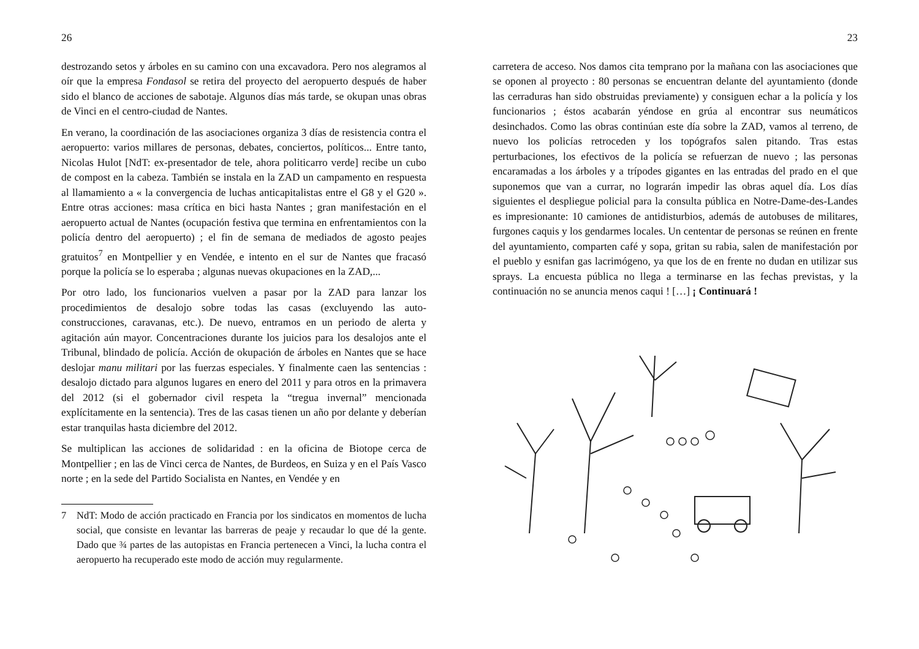26
destrozando setos y árboles en su camino con una excavadora. Pero nos alegramos al oír que la empresa Fondasol se retira del proyecto del aeropuerto después de haber sido el blanco de acciones de sabotaje. Algunos días más tarde, se okupan unas obras de Vinci en el centro-ciudad de Nantes.
En verano, la coordinación de las asociaciones organiza 3 días de resistencia contra el aeropuerto: varios millares de personas, debates, conciertos, políticos... Entre tanto, Nicolas Hulot [NdT: ex-presentador de tele, ahora politicarro verde] recibe un cubo de compost en la cabeza. También se instala en la ZAD un campamento en respuesta al llamamiento a « la convergencia de luchas anticapitalistas entre el G8 y el G20 ». Entre otras acciones: masa crítica en bici hasta Nantes ; gran manifestación en el aeropuerto actual de Nantes (ocupación festiva que termina en enfrentamientos con la policía dentro del aeropuerto) ; el fin de semana de mediados de agosto peajes gratuitos<sup>7</sup> en Montpellier y en Vendée, e intento en el sur de Nantes que fracasó porque la policía se lo esperaba ; algunas nuevas okupaciones en la ZAD,...
Por otro lado, los funcionarios vuelven a pasar por la ZAD para lanzar los procedimientos de desalojo sobre todas las casas (excluyendo las auto-construcciones, caravanas, etc.). De nuevo, entramos en un periodo de alerta y agitación aún mayor. Concentraciones durante los juicios para los desalojos ante el Tribunal, blindado de policía. Acción de okupación de árboles en Nantes que se hace deslojar manu militari por las fuerzas especiales. Y finalmente caen las sentencias : desalojo dictado para algunos lugares en enero del 2011 y para otros en la primavera del 2012 (si el gobernador civil respeta la “tregua invernal” mencionada explícitamente en la sentencia). Tres de las casas tienen un año por delante y deberían estar tranquilas hasta diciembre del 2012.
Se multiplican las acciones de solidaridad : en la oficina de Biotope cerca de Montpellier ; en las de Vinci cerca de Nantes, de Burdeos, en Suiza y en el País Vasco norte ; en la sede del Partido Socialista en Nantes, en Vendée y en
7 NdT: Modo de acción practicado en Francia por los sindicatos en momentos de lucha social, que consiste en levantar las barreras de peaje y recaudar lo que dé la gente. Dado que ¾ partes de las autopistas en Francia pertenecen a Vinci, la lucha contra el aeropuerto ha recuperado este modo de acción muy regularmente.
23
carretera de acceso. Nos damos cita temprano por la mañana con las asociaciones que se oponen al proyecto : 80 personas se encuentran delante del ayuntamiento (donde las cerraduras han sido obstruidas previamente) y consiguen echar a la policía y los funcionarios ; éstos acabarán yéndose en grúa al encontrar sus neumáticos desinchados. Como las obras continúan este día sobre la ZAD, vamos al terreno, de nuevo los policías retroceden y los topógrafos salen pitando. Tras estas perturbaciones, los efectivos de la policía se refuerzan de nuevo ; las personas encaramadas a los árboles y a trípodes gigantes en las entradas del prado en el que suponemos que van a currar, no lograrán impedir las obras aquel día. Los días siguientes el despliegue policial para la consulta pública en Notre-Dame-des-Landes es impresionante: 10 camiones de antidisturbios, además de autobuses de militares, furgones caquis y los gendarmes locales. Un cententar de personas se reúnen en frente del ayuntamiento, comparten café y sopa, gritan su rabia, salen de manifestación por el pueblo y esnifan gas lacrimógeno, ya que los de en frente no dudan en utilizar sus sprays. La encuesta pública no llega a terminarse en las fechas previstas, y la continuación no se anuncia menos caqui ! […] ¡ Continuará !